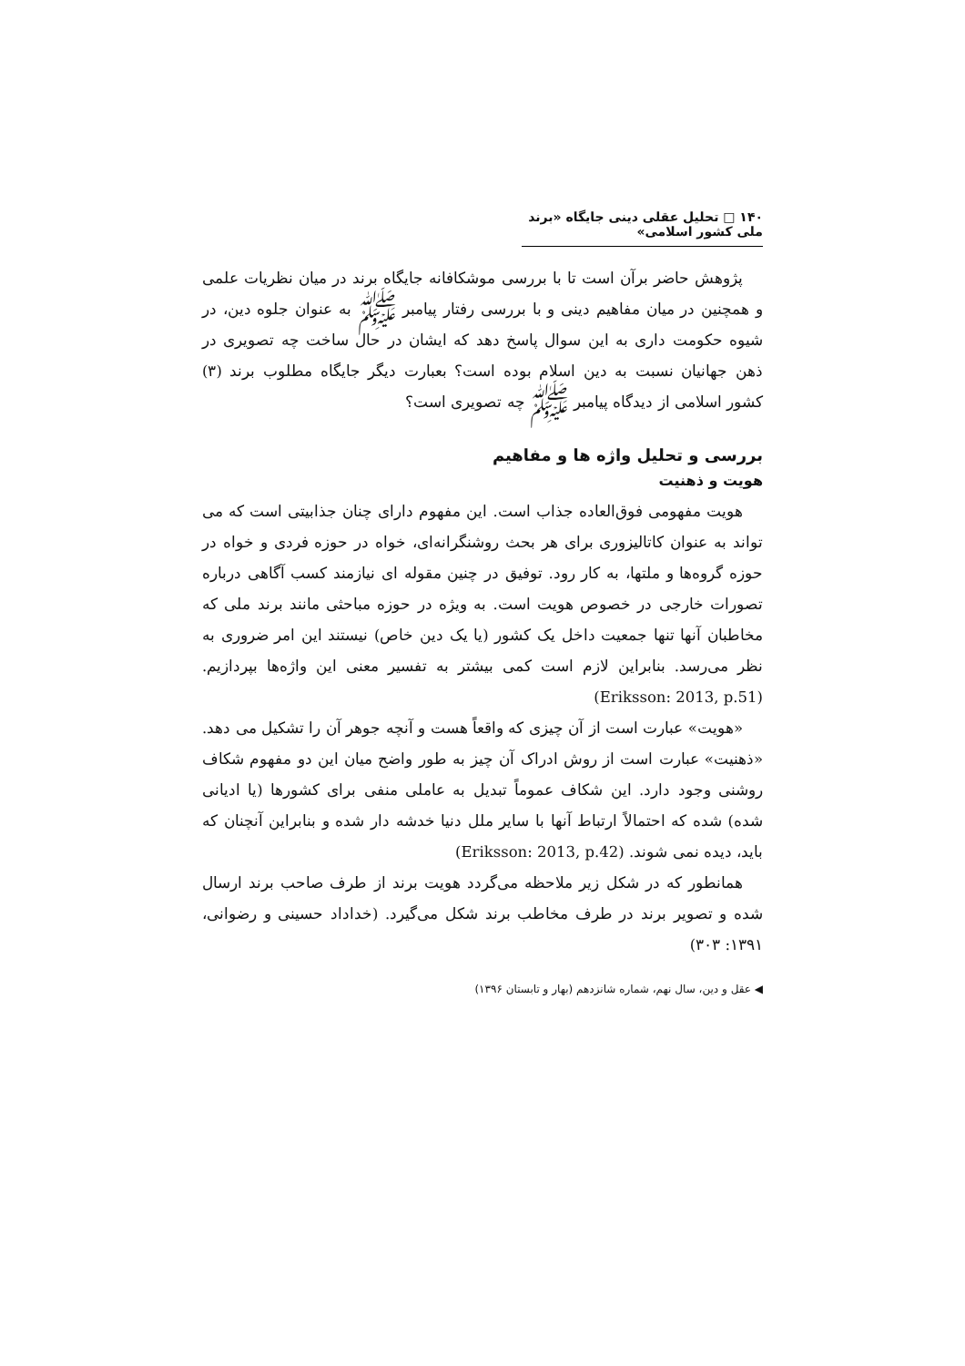۱۴۰ □ تحلیل عقلی دینی جایگاه «برند ملی کشور اسلامی»
پژوهش حاضر برآن است تا با بررسی موشکافانه جایگاه برند در میان نظریات علمی و همچنین در میان مفاهیم دینی و با بررسی رفتار پیامبر ﷺ به عنوان جلوه دین، در شیوه حکومت داری به این سوال پاسخ دهد که ایشان در حال ساخت چه تصویری در ذهن جهانیان نسبت به دین اسلام بوده است؟ بعبارت دیگر جایگاه مطلوب برند (۳) کشور اسلامی از دیدگاه پیامبر ﷺ چه تصویری است؟
بررسی و تحلیل واژه ها و مفاهیم
هویت و ذهنیت
هویت مفهومی فوق‌العاده جذاب است. این مفهوم دارای چنان جذابیتی است که می تواند به عنوان کاتالیزوری برای هر بحث روشنگرانه‌ای، خواه در حوزه فردی و خواه در حوزه گروه‌ها و ملتها، به کار رود. توفیق در چنین مقوله ای نیازمند کسب آگاهی درباره تصورات خارجی در خصوص هویت است. به ویژه در حوزه مباحثی مانند برند ملی که مخاطبان آنها تنها جمعیت داخل یک کشور (یا یک دین خاص) نیستند این امر ضروری به نظر می‌رسد. بنابراین لازم است کمی بیشتر به تفسیر معنی این واژه‌ها بپردازیم. (Eriksson: 2013, p.51)
«هویت» عبارت است از آن چیزی که واقعاً هست و آنچه جوهر آن را تشکیل می دهد. «ذهنیت» عبارت است از روش ادراک آن چیز به طور واضح میان این دو مفهوم شکاف روشنی وجود دارد. این شکاف عموماً تبدیل به عاملی منفی برای کشورها (یا ادیانی شده) شده که احتمالاً ارتباط آنها با سایر ملل دنیا خدشه دار شده و بنابراین آنچنان که باید، دیده نمی شوند. (Eriksson: 2013, p.42)
همانطور که در شکل زیر ملاحظه می‌گردد هویت برند از طرف صاحب برند ارسال شده و تصویر برند در طرف مخاطب برند شکل می‌گیرد. (خداداد حسینی و رضوانی، ۱۳۹۱: ۳۰۳)
◀ عقل و دین، سال نهم، شماره شانزدهم (بهار و تابستان ۱۳۹۶)